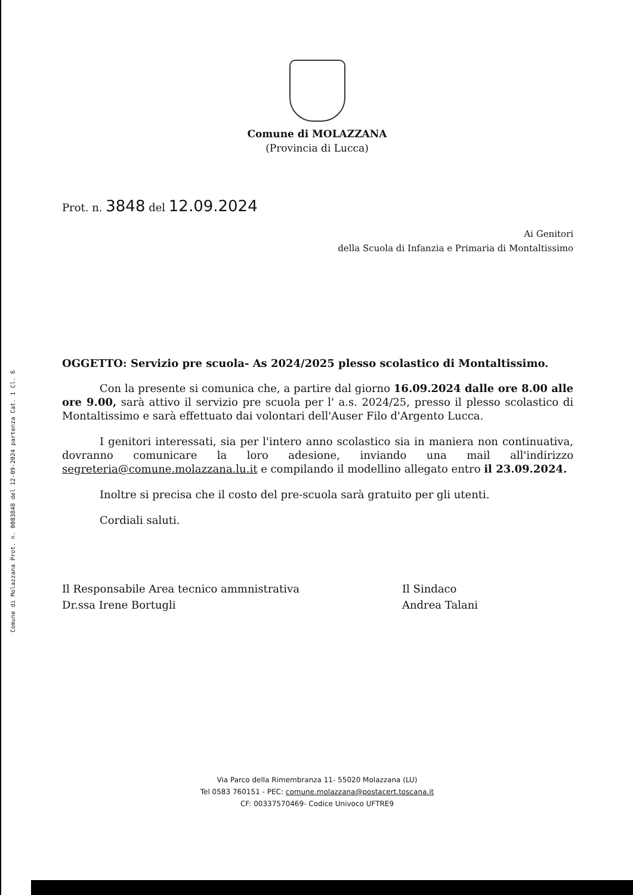Comune di Molazzana Prot. n. 0003848 del 12-09-2024 partenza Cat. 1 Cl. 6
Comune di MOLAZZANA
(Provincia di Lucca)
Prot. n. 3848 del 12.09.2024
Ai Genitori
della Scuola di Infanzia e Primaria di Montaltissimo
OGGETTO: Servizio pre scuola- As 2024/2025 plesso scolastico di Montaltissimo.
Con la presente si comunica che, a partire dal giorno 16.09.2024 dalle ore 8.00 alle ore 9.00, sarà attivo il servizio pre scuola per l' a.s. 2024/25, presso il plesso scolastico di Montaltissimo e sarà effettuato dai volontari dell'Auser Filo d'Argento Lucca.
I genitori interessati, sia per l'intero anno scolastico sia in maniera non continuativa, dovranno comunicare la loro adesione, inviando una mail all'indirizzo segreteria@comune.molazzana.lu.it e compilando il modellino allegato entro il 23.09.2024.
Inoltre si precisa che il costo del pre-scuola sarà gratuito per gli utenti.
Cordiali saluti.
Il Responsabile Area tecnico ammnistrativa
Dr.ssa Irene Bortugli
Il Sindaco
Andrea Talani
Via Parco della Rimembranza 11- 55020 Molazzana (LU)
Tel 0583 760151 - PEC: comune.molazzana@postacert.toscana.it
CF: 00337570469- Codice Univoco UFTRE9